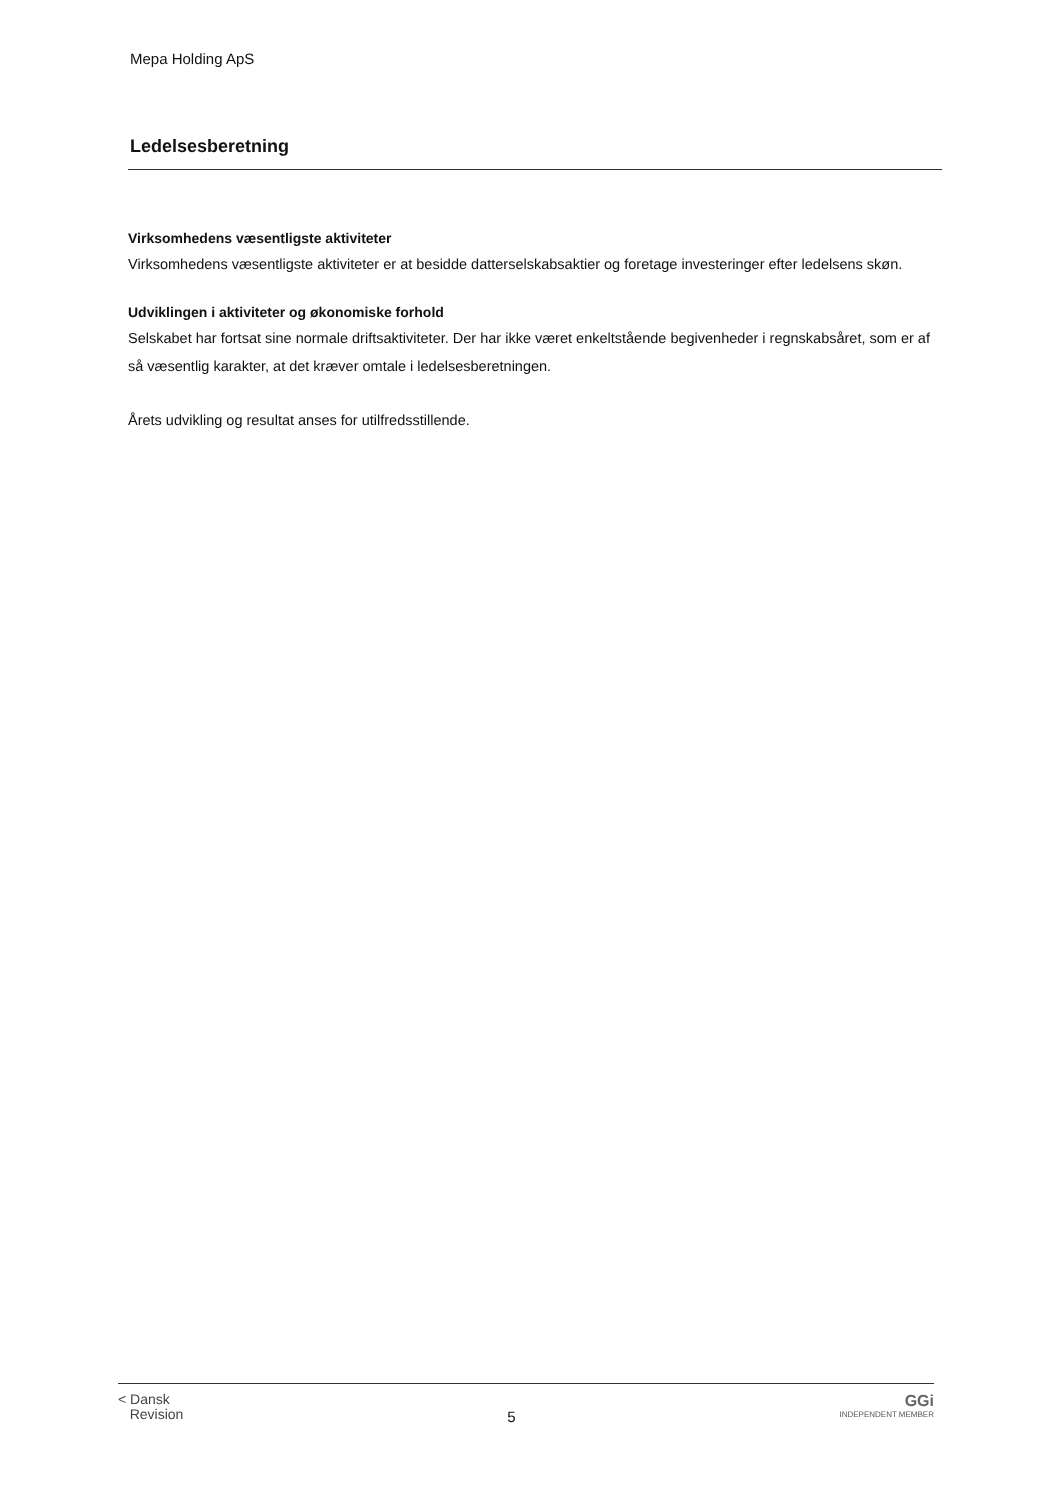Mepa Holding ApS
Ledelsesberetning
Virksomhedens væsentligste aktiviteter
Virksomhedens væsentligste aktiviteter er at besidde datterselskabsaktier og foretage investeringer efter ledelsens skøn.
Udviklingen i aktiviteter og økonomiske forhold
Selskabet har fortsat sine normale driftsaktiviteter. Der har ikke været enkeltstående begivenheder i regnskabsåret, som er af så væsentlig karakter, at det kræver omtale i ledelsesberetningen.
Årets udvikling og resultat anses for utilfredsstillende.
< Dansk
Revision
5
GGi
INDEPENDENT MEMBER